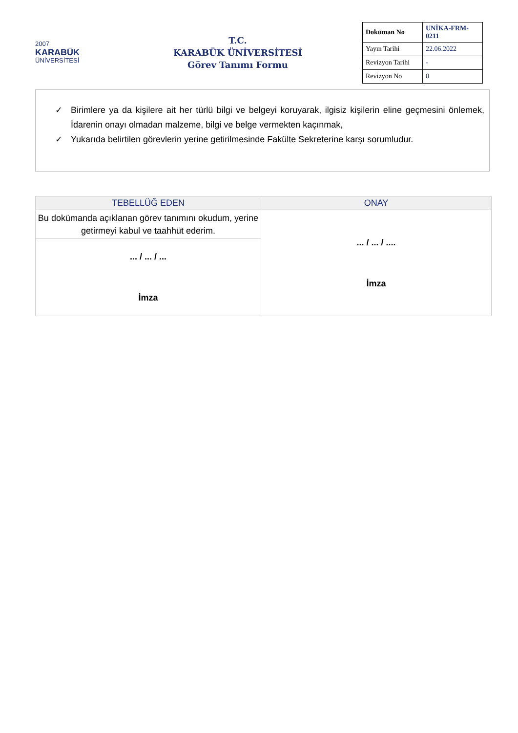2007
KARABÜK
ÜNİVERSİTESİ
T.C.
KARABÜK ÜNİVERSİTESİ
Görev Tanımı Formu
| Doküman No | UNİKA-FRM-0211 |
| Yayın Tarihi | 22.06.2022 |
| Revizyon Tarihi | - |
| Revizyon No | 0 |
✓ Birimlere ya da kişilere ait her türlü bilgi ve belgeyi koruyarak, ilgisiz kişilerin eline geçmesini önlemek, İdarenin onayı olmadan malzeme, bilgi ve belge vermekten kaçınmak,
✓ Yukarıda belirtilen görevlerin yerine getirilmesinde Fakülte Sekreterine karşı sorumludur.
| TEBELLÜĞ EDEN | ONAY |
| --- | --- |
| Bu dokümanda açıklanan görev tanımını okudum, yerine getirmeyi kabul ve taahhüt ederim. | ... / ... / .... İmza |
| ... / ... / ... İmza | |